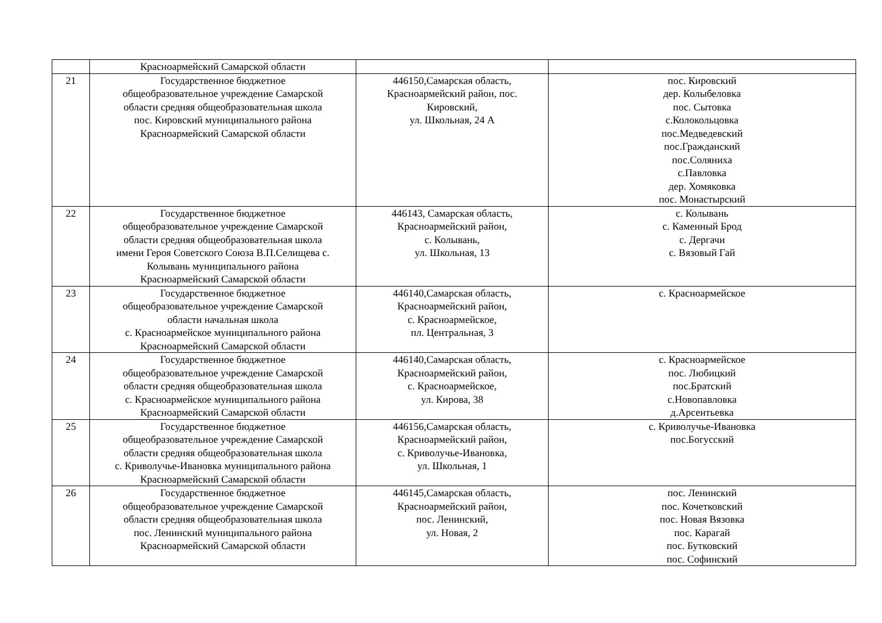| | Красноармейский Самарской области | | |
| 21 | Государственное бюджетное общеобразовательное учреждение Самарской области средняя общеобразовательная школа пос. Кировский муниципального района Красноармейский Самарской области | 446150,Самарская область, Красноармейский район, пос. Кировский, ул. Школьная, 24 А | пос. Кировский дер. Колыбеловка пос. Сытовка с.Колокольцовка пос.Медведевский пос.Гражданский пос.Соляниха с.Павловка дер. Хомяковка пос. Монастырский |
| 22 | Государственное бюджетное общеобразовательное учреждение Самарской области средняя общеобразовательная школа имени Героя Советского Союза В.П.Селищева с. Колывань муниципального района Красноармейский Самарской области | 446143, Самарская область, Красноармейский район, с. Колывань, ул. Школьная, 13 | с. Колывань с. Каменный Брод с. Дергачи с. Вязовый Гай |
| 23 | Государственное бюджетное общеобразовательное учреждение Самарской области начальная школа с. Красноармейское муниципального района Красноармейский Самарской области | 446140,Самарская область, Красноармейский район, с. Красноармейское, пл. Центральная, 3 | с. Красноармейское |
| 24 | Государственное бюджетное общеобразовательное учреждение Самарской области средняя общеобразовательная школа с. Красноармейское муниципального района Красноармейский Самарской области | 446140,Самарская область, Красноармейский район, с. Красноармейское, ул. Кирова, 38 | с. Красноармейское пос. Любицкий пос.Братский с.Новопавловка д.Арсентьевка |
| 25 | Государственное бюджетное общеобразовательное учреждение Самарской области средняя общеобразовательная школа с. Криволучье-Ивановка муниципального района Красноармейский Самарской области | 446156,Самарская область, Красноармейский район, с. Криволучье-Ивановка, ул. Школьная, 1 | с. Криволучье-Ивановка пос.Богусский |
| 26 | Государственное бюджетное общеобразовательное учреждение Самарской области средняя общеобразовательная школа пос. Ленинский муниципального района Красноармейский Самарской области | 446145,Самарская область, Красноармейский район, пос. Ленинский, ул. Новая, 2 | пос. Ленинский пос. Кочетковский пос. Новая Вязовка пос. Карагай пос. Бутковский пос. Софинский |